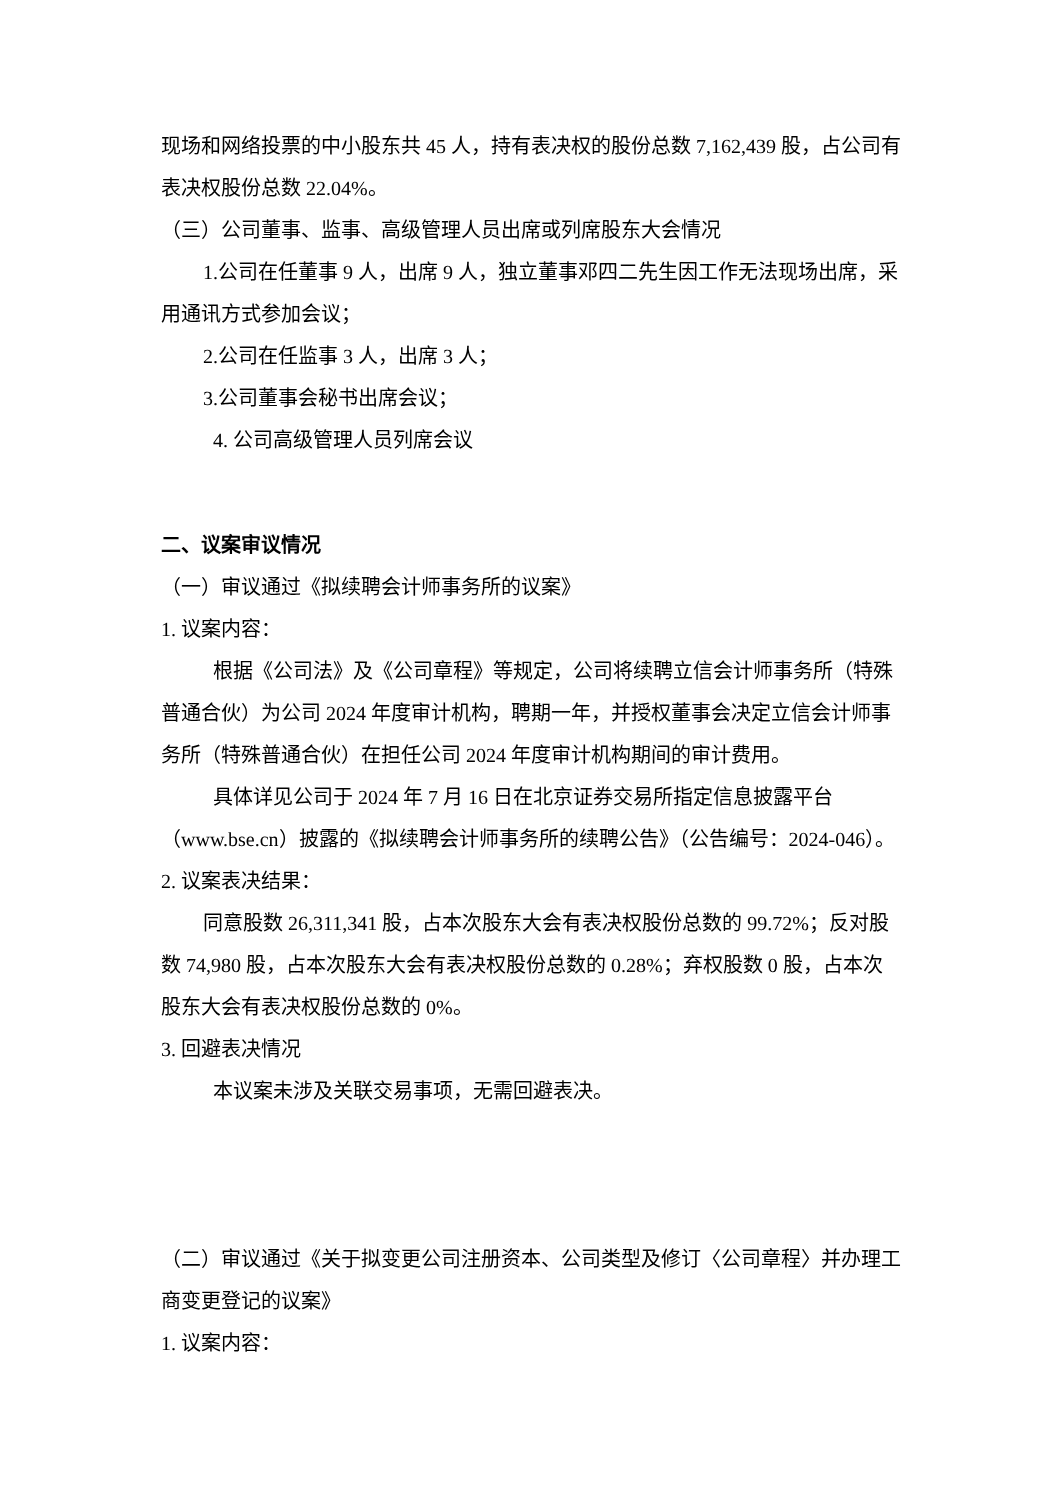现场和网络投票的中小股东共 45 人，持有表决权的股份总数 7,162,439 股，占公司有表决权股份总数 22.04%。
（三）公司董事、监事、高级管理人员出席或列席股东大会情况
1.公司在任董事 9 人，出席 9 人，独立董事邓四二先生因工作无法现场出席，采用通讯方式参加会议；
2.公司在任监事 3 人，出席 3 人；
3.公司董事会秘书出席会议；
4. 公司高级管理人员列席会议
二、议案审议情况
（一）审议通过《拟续聘会计师事务所的议案》
1. 议案内容：
根据《公司法》及《公司章程》等规定，公司将续聘立信会计师事务所（特殊普通合伙）为公司 2024 年度审计机构，聘期一年，并授权董事会决定立信会计师事务所（特殊普通合伙）在担任公司 2024 年度审计机构期间的审计费用。
具体详见公司于 2024 年 7 月 16 日在北京证券交易所指定信息披露平台（www.bse.cn）披露的《拟续聘会计师事务所的续聘公告》（公告编号：2024-046）。
2. 议案表决结果：
同意股数 26,311,341 股，占本次股东大会有表决权股份总数的 99.72%；反对股数 74,980 股，占本次股东大会有表决权股份总数的 0.28%；弃权股数 0 股，占本次股东大会有表决权股份总数的 0%。
3. 回避表决情况
本议案未涉及关联交易事项，无需回避表决。
（二）审议通过《关于拟变更公司注册资本、公司类型及修订〈公司章程〉并办理工商变更登记的议案》
1. 议案内容：